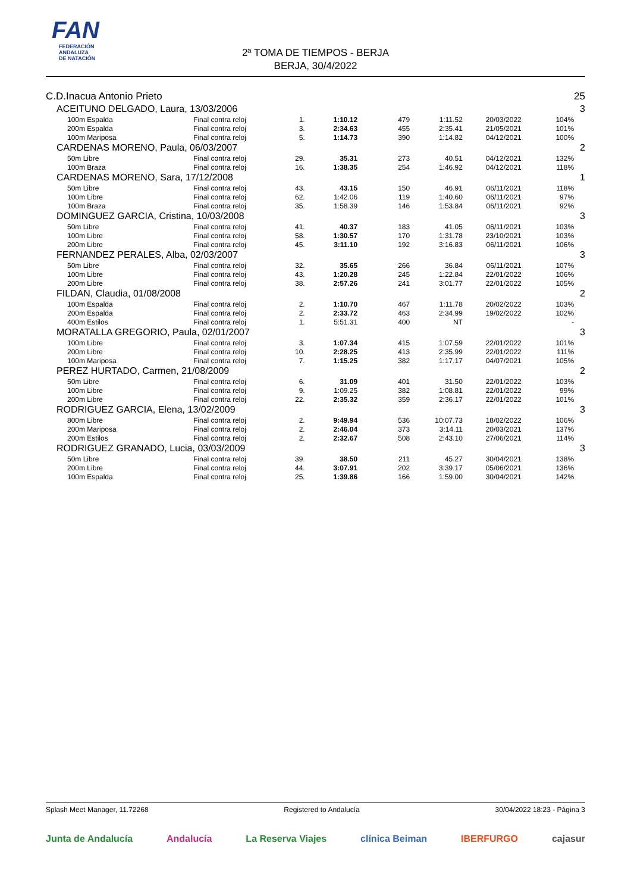FAN
FEDERACIÓN
ANDALUZA
DE NATACIÓN
2ª TOMA DE TIEMPOS - BERJA
BERJA, 30/4/2022
| C.D.Inacua Antonio Prieto | | | | | | | | 25 |
| ACEITUNO DELGADO, Laura, 13/03/2006 | | | | | | | | 3 |
| 100m Espalda | Final contra reloj | 1. | 1:10.12 | 479 | 1:11.52 | 20/03/2022 | 104% | |
| 200m Espalda | Final contra reloj | 3. | 2:34.63 | 455 | 2:35.41 | 21/05/2021 | 101% | |
| 100m Mariposa | Final contra reloj | 5. | 1:14.73 | 390 | 1:14.82 | 04/12/2021 | 100% | |
| CARDENAS MORENO, Paula, 06/03/2007 | | | | | | | | 2 |
| 50m Libre | Final contra reloj | 29. | 35.31 | 273 | 40.51 | 04/12/2021 | 132% | |
| 100m Braza | Final contra reloj | 16. | 1:38.35 | 254 | 1:46.92 | 04/12/2021 | 118% | |
| CARDENAS MORENO, Sara, 17/12/2008 | | | | | | | | 1 |
| 50m Libre | Final contra reloj | 43. | 43.15 | 150 | 46.91 | 06/11/2021 | 118% | |
| 100m Libre | Final contra reloj | 62. | 1:42.06 | 119 | 1:40.60 | 06/11/2021 | 97% | |
| 100m Braza | Final contra reloj | 35. | 1:58.39 | 146 | 1:53.84 | 06/11/2021 | 92% | |
| DOMINGUEZ GARCIA, Cristina, 10/03/2008 | | | | | | | | 3 |
| 50m Libre | Final contra reloj | 41. | 40.37 | 183 | 41.05 | 06/11/2021 | 103% | |
| 100m Libre | Final contra reloj | 58. | 1:30.57 | 170 | 1:31.78 | 23/10/2021 | 103% | |
| 200m Libre | Final contra reloj | 45. | 3:11.10 | 192 | 3:16.83 | 06/11/2021 | 106% | |
| FERNANDEZ PERALES, Alba, 02/03/2007 | | | | | | | | 3 |
| 50m Libre | Final contra reloj | 32. | 35.65 | 266 | 36.84 | 06/11/2021 | 107% | |
| 100m Libre | Final contra reloj | 43. | 1:20.28 | 245 | 1:22.84 | 22/01/2022 | 106% | |
| 200m Libre | Final contra reloj | 38. | 2:57.26 | 241 | 3:01.77 | 22/01/2022 | 105% | |
| FILDAN, Claudia, 01/08/2008 | | | | | | | | 2 |
| 100m Espalda | Final contra reloj | 2. | 1:10.70 | 467 | 1:11.78 | 20/02/2022 | 103% | |
| 200m Espalda | Final contra reloj | 2. | 2:33.72 | 463 | 2:34.99 | 19/02/2022 | 102% | |
| 400m Estilos | Final contra reloj | 1. | 5:51.31 | 400 | NT | | - | |
| MORATALLA GREGORIO, Paula, 02/01/2007 | | | | | | | | 3 |
| 100m Libre | Final contra reloj | 3. | 1:07.34 | 415 | 1:07.59 | 22/01/2022 | 101% | |
| 200m Libre | Final contra reloj | 10. | 2:28.25 | 413 | 2:35.99 | 22/01/2022 | 111% | |
| 100m Mariposa | Final contra reloj | 7. | 1:15.25 | 382 | 1:17.17 | 04/07/2021 | 105% | |
| PEREZ HURTADO, Carmen, 21/08/2009 | | | | | | | | 2 |
| 50m Libre | Final contra reloj | 6. | 31.09 | 401 | 31.50 | 22/01/2022 | 103% | |
| 100m Libre | Final contra reloj | 9. | 1:09.25 | 382 | 1:08.81 | 22/01/2022 | 99% | |
| 200m Libre | Final contra reloj | 22. | 2:35.32 | 359 | 2:36.17 | 22/01/2022 | 101% | |
| RODRIGUEZ GARCIA, Elena, 13/02/2009 | | | | | | | | 3 |
| 800m Libre | Final contra reloj | 2. | 9:49.94 | 536 | 10:07.73 | 18/02/2022 | 106% | |
| 200m Mariposa | Final contra reloj | 2. | 2:46.04 | 373 | 3:14.11 | 20/03/2021 | 137% | |
| 200m Estilos | Final contra reloj | 2. | 2:32.67 | 508 | 2:43.10 | 27/06/2021 | 114% | |
| RODRIGUEZ GRANADO, Lucia, 03/03/2009 | | | | | | | | 3 |
| 50m Libre | Final contra reloj | 39. | 38.50 | 211 | 45.27 | 30/04/2021 | 138% | |
| 200m Libre | Final contra reloj | 44. | 3:07.91 | 202 | 3:39.17 | 05/06/2021 | 136% | |
| 100m Espalda | Final contra reloj | 25. | 1:39.86 | 166 | 1:59.00 | 30/04/2021 | 142% | |
Splash Meet Manager, 11.72268 Registered to Andalucía 30/04/2022 18:23 - Página 3
Junta de Andalucía Andalucía La Reserva Viajes clínica Beiman IBERFURGO cajasur